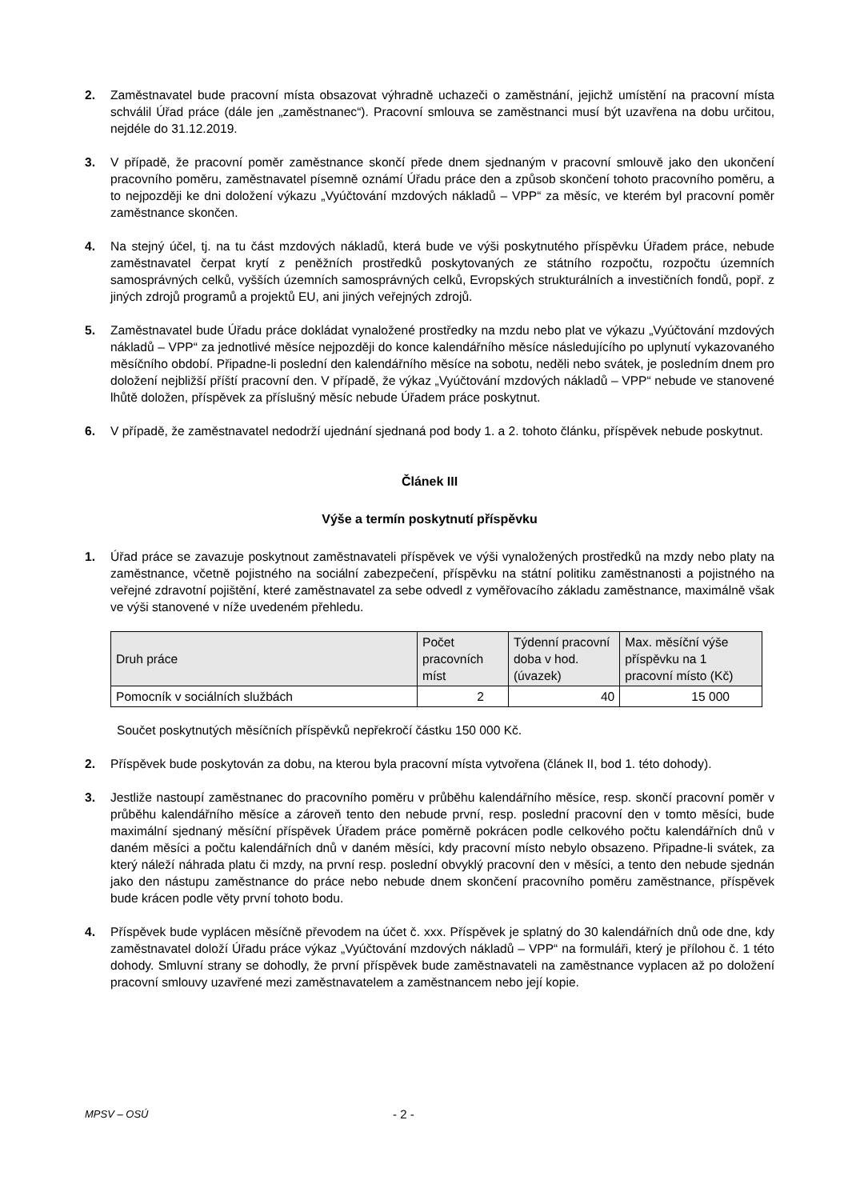2. Zaměstnavatel bude pracovní místa obsazovat výhradně uchazeči o zaměstnání, jejichž umístění na pracovní místa schválil Úřad práce (dále jen „zaměstnanec“). Pracovní smlouva se zaměstnanci musí být uzavřena na dobu určitou, nejdéle do 31.12.2019.
3. V případě, že pracovní poměr zaměstnance skončí přede dnem sjednaným v pracovní smlouvě jako den ukončení pracovního poměru, zaměstnavatel písemně oznámí Úřadu práce den a způsob skončení tohoto pracovního poměru, a to nejpozději ke dni doložení výkazu „Vyúčtování mzdových nákladů – VPP“ za měsíc, ve kterém byl pracovní poměr zaměstnance skončen.
4. Na stejný účel, tj. na tu část mzdových nákladů, která bude ve výši poskytnutého příspěvku Úřadem práce, nebude zaměstnavatel čerpat krytí z peněžních prostředků poskytovaných ze státního rozpočtu, rozpočtu územních samosprávných celků, vyšších územních samosprávných celků, Evropských strukturálních a investičních fondů, popř. z jiných zdrojů programů a projektů EU, ani jiných veřejných zdrojů.
5. Zaměstnavatel bude Úřadu práce dokládat vynaložené prostředky na mzdu nebo plat ve výkazu „Vyúčtování mzdových nákladů – VPP“ za jednotlivé měsíce nejpozději do konce kalendářního měsíce následujícího po uplynutí vykazovaného měsíčního období. Připadne-li poslední den kalendářního měsíce na sobotu, neděli nebo svátek, je posledním dnem pro doložení nejbližší příští pracovní den. V případě, že výkaz „Vyúčtování mzdových nákladů – VPP“ nebude ve stanovené lhůtě doložen, příspěvek za příslušný měsíc nebude Úřadem práce poskytnut.
6. V případě, že zaměstnavatel nedodrží ujednání sjednaná pod body 1. a 2. tohoto článku, příspěvek nebude poskytnut.
Článek III
Výše a termín poskytnutí příspěvku
1. Úřad práce se zavazuje poskytnout zaměstnavateli příspěvek ve výši vynaložených prostředků na mzdy nebo platy na zaměstnance, včetně pojistného na sociální zabezpečení, příspěvku na státní politiku zaměstnanosti a pojistného na veřejné zdravotní pojištění, které zaměstnavatel za sebe odvedl z vyměřovacího základu zaměstnance, maximálně však ve výši stanovené v níže uvedeném přehledu.
| Druh práce | Počet pracovních míst | Týdenní pracovní doba v hod. (úvazek) | Max. měsíční výše příspěvku na 1 pracovní místo (Kč) |
| --- | --- | --- | --- |
| Pomocník v sociálních službách | 2 | 40 | 15 000 |
Součet poskytnutých měsíčních příspěvků nepřekročí částku 150 000 Kč.
2. Příspěvek bude poskytován za dobu, na kterou byla pracovní místa vytvořena (článek II, bod 1. této dohody).
3. Jestliže nastoupí zaměstnanec do pracovního poměru v průběhu kalendářního měsíce, resp. skončí pracovní poměr v průběhu kalendářního měsíce a zároveň tento den nebude první, resp. poslední pracovní den v tomto měsíci, bude maximální sjednaný měsíční příspěvek Úřadem práce poměrně pokrácen podle celkového počtu kalendářních dnů v daném měsíci a počtu kalendářních dnů v daném měsíci, kdy pracovní místo nebylo obsazeno. Připadne-li svátek, za který náleží náhrada platu či mzdy, na první resp. poslední obvyklý pracovní den v měsíci, a tento den nebude sjednán jako den nástupu zaměstnance do práce nebo nebude dnem skončení pracovního poměru zaměstnance, příspěvek bude krácen podle věty první tohoto bodu.
4. Příspěvek bude vyplácen měsíčně převodem na účet č. xxx. Příspěvek je splatný do 30 kalendářních dnů ode dne, kdy zaměstnavatel doloží Úřadu práce výkaz „Vyúčtování mzdových nákladů – VPP“ na formuláři, který je přílohou č. 1 této dohody. Smluvní strany se dohodly, že první příspěvek bude zaměstnavateli na zaměstnance vyplacen až po doložení pracovní smlouvy uzavřené mezi zaměstnavatelem a zaměstnancem nebo její kopie.
MPSV – OSÚ - 2 -